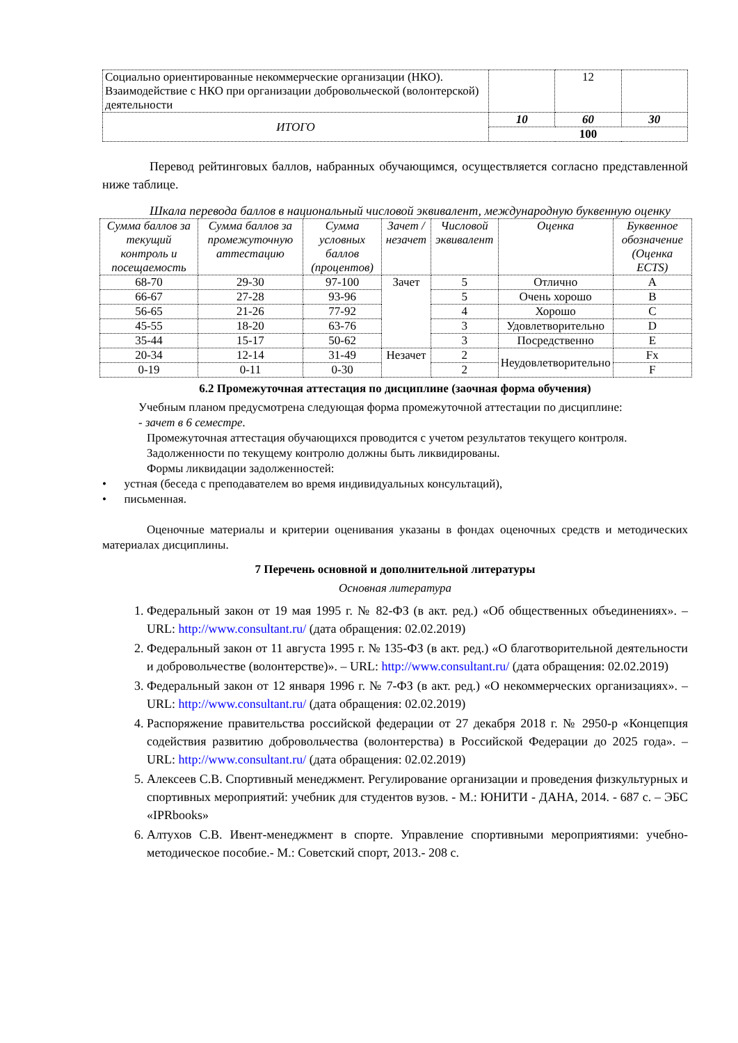| Социально ориентированные некоммерческие организации (НКО). Взаимодействие с НКО при организации добровольческой (волонтерской) деятельности | | 12 | |
| ИТОГО | 10 | 60 | 30 |
| | 100 | | |
Перевод рейтинговых баллов, набранных обучающимся, осуществляется согласно представленной ниже таблице.
Шкала перевода баллов в национальный числовой эквивалент, международную буквенную оценку
| Сумма баллов за текущий контроль и посещаемость | Сумма баллов за промежуточную аттестацию | Сумма условных баллов (процентов) | Зачет /незачет | Числовой эквивалент | Оценка | Буквенное обозначение (Оценка ECTS) |
| --- | --- | --- | --- | --- | --- | --- |
| 68-70 | 29-30 | 97-100 | Зачет | 5 | Отлично | A |
| 66-67 | 27-28 | 93-96 | | 5 | Очень хорошо | B |
| 56-65 | 21-26 | 77-92 | | 4 | Хорошо | C |
| 45-55 | 18-20 | 63-76 | | 3 | Удовлетворительно | D |
| 35-44 | 15-17 | 50-62 | | 3 | Посредственно | E |
| 20-34 | 12-14 | 31-49 | Незачет | 2 | Неудовлетворительно | Fx |
| 0-19 | 0-11 | 0-30 | | 2 | | F |
6.2 Промежуточная аттестация по дисциплине (заочная форма обучения)
Учебным планом предусмотрена следующая форма промежуточной аттестации по дисциплине:
- зачет в 6 семестре.
Промежуточная аттестация обучающихся проводится с учетом результатов текущего контроля.
Задолженности по текущему контролю должны быть ликвидированы.
Формы ликвидации задолженностей:
• устная (беседа с преподавателем во время индивидуальных консультаций),
• письменная.
Оценочные материалы и критерии оценивания указаны в фондах оценочных средств и методических материалах дисциплины.
7 Перечень основной и дополнительной литературы
Основная литература
1. Федеральный закон от 19 мая 1995 г. № 82-ФЗ (в акт. ред.) «Об общественных объединениях». – URL: http://www.consultant.ru/ (дата обращения: 02.02.2019)
2. Федеральный закон от 11 августа 1995 г. № 135-ФЗ (в акт. ред.) «О благотворительной деятельности и добровольчестве (волонтерстве)». – URL: http://www.consultant.ru/ (дата обращения: 02.02.2019)
3. Федеральный закон от 12 января 1996 г. № 7-ФЗ (в акт. ред.) «О некоммерческих организациях». – URL: http://www.consultant.ru/ (дата обращения: 02.02.2019)
4. Распоряжение правительства российской федерации от 27 декабря 2018 г. № 2950-р «Концепция содействия развитию добровольчества (волонтерства) в Российской Федерации до 2025 года». – URL: http://www.consultant.ru/ (дата обращения: 02.02.2019)
5. Алексеев С.В. Спортивный менеджмент. Регулирование организации и проведения физкультурных и спортивных мероприятий: учебник для студентов вузов. - М.: ЮНИТИ - ДАНА, 2014. - 687 с. – ЭБС «IPRbooks»
6. Алтухов С.В. Ивент-менеджмент в спорте. Управление спортивными мероприятиями: учебно-методическое пособие.- М.: Советский спорт, 2013.- 208 с.